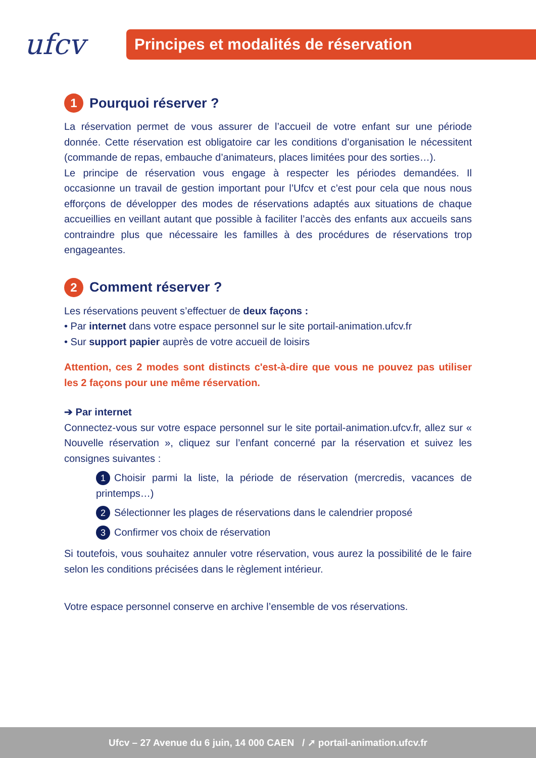ufcv
Principes et modalités de réservation
1 Pourquoi réserver ?
La réservation permet de vous assurer de l’accueil de votre enfant sur une période donnée. Cette réservation est obligatoire car les conditions d’organisation le nécessitent (commande de repas, embauche d’animateurs, places limitées pour des sorties…).
Le principe de réservation vous engage à respecter les périodes demandées. Il occasionne un travail de gestion important pour l’Ufcv et c’est pour cela que nous nous efforçons de développer des modes de réservations adaptés aux situations de chaque accueillies en veillant autant que possible à faciliter l’accès des enfants aux accueils sans contraindre plus que nécessaire les familles à des procédures de réservations trop engageantes.
2 Comment réserver ?
Les réservations peuvent s’effectuer de deux façons :
• Par internet dans votre espace personnel sur le site portail-animation.ufcv.fr
• Sur support papier auprès de votre accueil de loisirs
Attention, ces 2 modes sont distincts c'est-à-dire que vous ne pouvez pas utiliser les 2 façons pour une même réservation.
➔ Par internet
Connectez-vous sur votre espace personnel sur le site portail-animation.ufcv.fr, allez sur « Nouvelle réservation », cliquez sur l’enfant concerné par la réservation et suivez les consignes suivantes :
1 Choisir parmi la liste, la période de réservation (mercredis, vacances de printemps…)
2 Sélectionner les plages de réservations dans le calendrier proposé
3 Confirmer vos choix de réservation
Si toutefois, vous souhaitez annuler votre réservation, vous aurez la possibilité de le faire selon les conditions précisées dans le règlement intérieur.
Votre espace personnel conserve en archive l’ensemble de vos réservations.
Ufcv – 27 Avenue du 6 juin, 14 000 CAEN / ➚ portail-animation.ufcv.fr